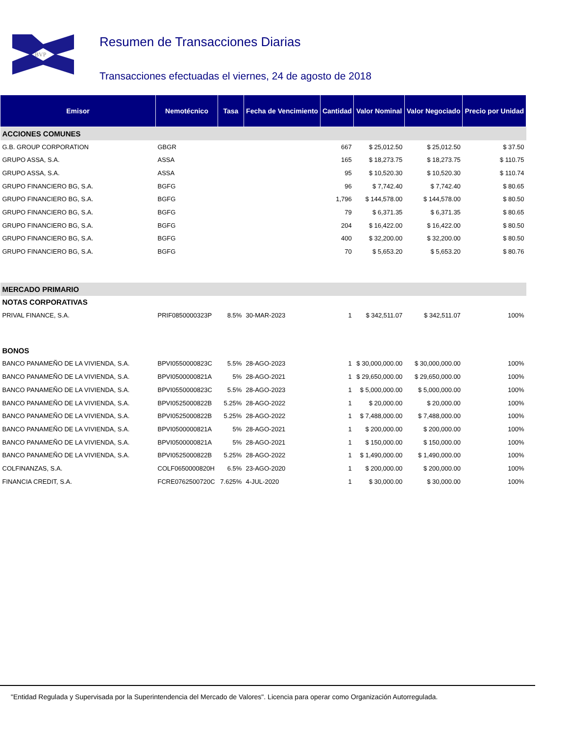BVP
Resumen de Transacciones Diarias
Transacciones efectuadas el viernes, 24 de agosto de 2018
| Emisor | Nemotécnico | Tasa | Fecha de Vencimiento | Cantidad | Valor Nominal | Valor Negociado | Precio por Unidad |
| --- | --- | --- | --- | --- | --- | --- | --- |
| ACCIONES COMUNES | | | | | | | |
| G.B. GROUP CORPORATION | GBGR | | | 667 | $ 25,012.50 | $ 25,012.50 | $ 37.50 |
| GRUPO ASSA, S.A. | ASSA | | | 165 | $ 18,273.75 | $ 18,273.75 | $ 110.75 |
| GRUPO ASSA, S.A. | ASSA | | | 95 | $ 10,520.30 | $ 10,520.30 | $ 110.74 |
| GRUPO FINANCIERO BG, S.A. | BGFG | | | 96 | $ 7,742.40 | $ 7,742.40 | $ 80.65 |
| GRUPO FINANCIERO BG, S.A. | BGFG | | | 1,796 | $ 144,578.00 | $ 144,578.00 | $ 80.50 |
| GRUPO FINANCIERO BG, S.A. | BGFG | | | 79 | $ 6,371.35 | $ 6,371.35 | $ 80.65 |
| GRUPO FINANCIERO BG, S.A. | BGFG | | | 204 | $ 16,422.00 | $ 16,422.00 | $ 80.50 |
| GRUPO FINANCIERO BG, S.A. | BGFG | | | 400 | $ 32,200.00 | $ 32,200.00 | $ 80.50 |
| GRUPO FINANCIERO BG, S.A. | BGFG | | | 70 | $ 5,653.20 | $ 5,653.20 | $ 80.76 |
| MERCADO PRIMARIO | | | | | | | |
| NOTAS CORPORATIVAS | | | | | | | |
| PRIVAL FINANCE, S.A. | PRIF0850000323P | 8.5% | 30-MAR-2023 | 1 | $ 342,511.07 | $ 342,511.07 | 100% |
| BONOS | | | | | | | |
| BANCO PANAMEÑO DE LA VIVIENDA, S.A. | BPVI0550000823C | 5.5% | 28-AGO-2023 | 1 | $ 30,000,000.00 | $ 30,000,000.00 | 100% |
| BANCO PANAMEÑO DE LA VIVIENDA, S.A. | BPVI0500000821A | 5% | 28-AGO-2021 | 1 | $ 29,650,000.00 | $ 29,650,000.00 | 100% |
| BANCO PANAMEÑO DE LA VIVIENDA, S.A. | BPVI0550000823C | 5.5% | 28-AGO-2023 | 1 | $ 5,000,000.00 | $ 5,000,000.00 | 100% |
| BANCO PANAMEÑO DE LA VIVIENDA, S.A. | BPVI0525000822B | 5.25% | 28-AGO-2022 | 1 | $ 20,000.00 | $ 20,000.00 | 100% |
| BANCO PANAMEÑO DE LA VIVIENDA, S.A. | BPVI0525000822B | 5.25% | 28-AGO-2022 | 1 | $ 7,488,000.00 | $ 7,488,000.00 | 100% |
| BANCO PANAMEÑO DE LA VIVIENDA, S.A. | BPVI0500000821A | 5% | 28-AGO-2021 | 1 | $ 200,000.00 | $ 200,000.00 | 100% |
| BANCO PANAMEÑO DE LA VIVIENDA, S.A. | BPVI0500000821A | 5% | 28-AGO-2021 | 1 | $ 150,000.00 | $ 150,000.00 | 100% |
| BANCO PANAMEÑO DE LA VIVIENDA, S.A. | BPVI0525000822B | 5.25% | 28-AGO-2022 | 1 | $ 1,490,000.00 | $ 1,490,000.00 | 100% |
| COLFINANZAS, S.A. | COLF0650000820H | 6.5% | 23-AGO-2020 | 1 | $ 200,000.00 | $ 200,000.00 | 100% |
| FINANCIA CREDIT, S.A. | FCRE0762500720C | 7.625% | 4-JUL-2020 | 1 | $ 30,000.00 | $ 30,000.00 | 100% |
"Entidad Regulada y Supervisada por la Superintendencia del Mercado de Valores". Licencia para operar como Organización Autorregulada.